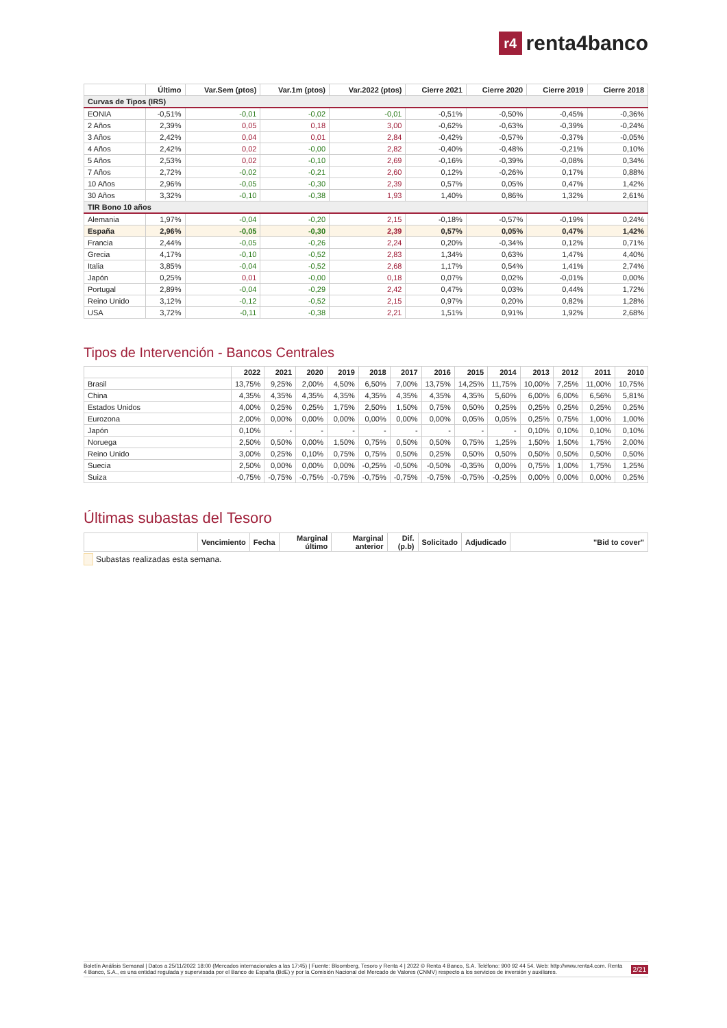r4 renta4banco
| | Último | Var.Sem (ptos) | Var.1m (ptos) | Var.2022 (ptos) | Cierre 2021 | Cierre 2020 | Cierre 2019 | Cierre 2018 |
| --- | --- | --- | --- | --- | --- | --- | --- | --- |
| Curvas de Tipos (IRS) | | | | | | | | |
| EONIA | -0,51% | -0,01 | -0,02 | -0,01 | -0,51% | -0,50% | -0,45% | -0,36% |
| 2 Años | 2,39% | 0,05 | 0,18 | 3,00 | -0,62% | -0,63% | -0,39% | -0,24% |
| 3 Años | 2,42% | 0,04 | 0,01 | 2,84 | -0,42% | -0,57% | -0,37% | -0,05% |
| 4 Años | 2,42% | 0,02 | -0,00 | 2,82 | -0,40% | -0,48% | -0,21% | 0,10% |
| 5 Años | 2,53% | 0,02 | -0,10 | 2,69 | -0,16% | -0,39% | -0,08% | 0,34% |
| 7 Años | 2,72% | -0,02 | -0,21 | 2,60 | 0,12% | -0,26% | 0,17% | 0,88% |
| 10 Años | 2,96% | -0,05 | -0,30 | 2,39 | 0,57% | 0,05% | 0,47% | 1,42% |
| 30 Años | 3,32% | -0,10 | -0,38 | 1,93 | 1,40% | 0,86% | 1,32% | 2,61% |
| TIR Bono 10 años | | | | | | | | |
| Alemania | 1,97% | -0,04 | -0,20 | 2,15 | -0,18% | -0,57% | -0,19% | 0,24% |
| España | 2,96% | -0,05 | -0,30 | 2,39 | 0,57% | 0,05% | 0,47% | 1,42% |
| Francia | 2,44% | -0,05 | -0,26 | 2,24 | 0,20% | -0,34% | 0,12% | 0,71% |
| Grecia | 4,17% | -0,10 | -0,52 | 2,83 | 1,34% | 0,63% | 1,47% | 4,40% |
| Italia | 3,85% | -0,04 | -0,52 | 2,68 | 1,17% | 0,54% | 1,41% | 2,74% |
| Japón | 0,25% | 0,01 | -0,00 | 0,18 | 0,07% | 0,02% | -0,01% | 0,00% |
| Portugal | 2,89% | -0,04 | -0,29 | 2,42 | 0,47% | 0,03% | 0,44% | 1,72% |
| Reino Unido | 3,12% | -0,12 | -0,52 | 2,15 | 0,97% | 0,20% | 0,82% | 1,28% |
| USA | 3,72% | -0,11 | -0,38 | 2,21 | 1,51% | 0,91% | 1,92% | 2,68% |
Tipos de Intervención - Bancos Centrales
| | 2022 | 2021 | 2020 | 2019 | 2018 | 2017 | 2016 | 2015 | 2014 | 2013 | 2012 | 2011 | 2010 |
| --- | --- | --- | --- | --- | --- | --- | --- | --- | --- | --- | --- | --- | --- |
| Brasil | 13,75% | 9,25% | 2,00% | 4,50% | 6,50% | 7,00% | 13,75% | 14,25% | 11,75% | 10,00% | 7,25% | 11,00% | 10,75% |
| China | 4,35% | 4,35% | 4,35% | 4,35% | 4,35% | 4,35% | 4,35% | 4,35% | 5,60% | 6,00% | 6,00% | 6,56% | 5,81% |
| Estados Unidos | 4,00% | 0,25% | 0,25% | 1,75% | 2,50% | 1,50% | 0,75% | 0,50% | 0,25% | 0,25% | 0,25% | 0,25% | 0,25% |
| Eurozona | 2,00% | 0,00% | 0,00% | 0,00% | 0,00% | 0,00% | 0,00% | 0,05% | 0,05% | 0,25% | 0,75% | 1,00% | 1,00% |
| Japón | 0,10% | - | - | - | - | - | - | - | - | 0,10% | 0,10% | 0,10% | 0,10% |
| Noruega | 2,50% | 0,50% | 0,00% | 1,50% | 0,75% | 0,50% | 0,50% | 0,75% | 1,25% | 1,50% | 1,50% | 1,75% | 2,00% |
| Reino Unido | 3,00% | 0,25% | 0,10% | 0,75% | 0,75% | 0,50% | 0,25% | 0,50% | 0,50% | 0,50% | 0,50% | 0,50% | 0,50% |
| Suecia | 2,50% | 0,00% | 0,00% | 0,00% | -0,25% | -0,50% | -0,50% | -0,35% | 0,00% | 0,75% | 1,00% | 1,75% | 1,25% |
| Suiza | -0,75% | -0,75% | -0,75% | -0,75% | -0,75% | -0,75% | -0,75% | -0,75% | -0,25% | 0,00% | 0,00% | 0,00% | 0,25% |
Últimas subastas del Tesoro
| | Vencimiento | Fecha | Marginal último | Marginal anterior | Dif.(p.b) | Solicitado | Adjudicado | "Bid to cover" |
| --- | --- | --- | --- | --- | --- | --- | --- | --- |
Subastas realizadas esta semana.
Boletín Análisis Semanal | Datos a 25/11/2022 18:00 (Mercados internacionales a las 17:45) | Fuente: Bloomberg, Tesoro y Renta 4 | 2022 © Renta 4 Banco, S.A. Teléfono: 900 92 44 54. Web: http://www.renta4.com. Renta 4 Banco, S.A., es una entidad regulada y supervisada por el Banco de España (BdE) y por la Comisión Nacional del Mercado de Valores (CNMV) respecto a los servicios de inversión y auxiliares.
2/21